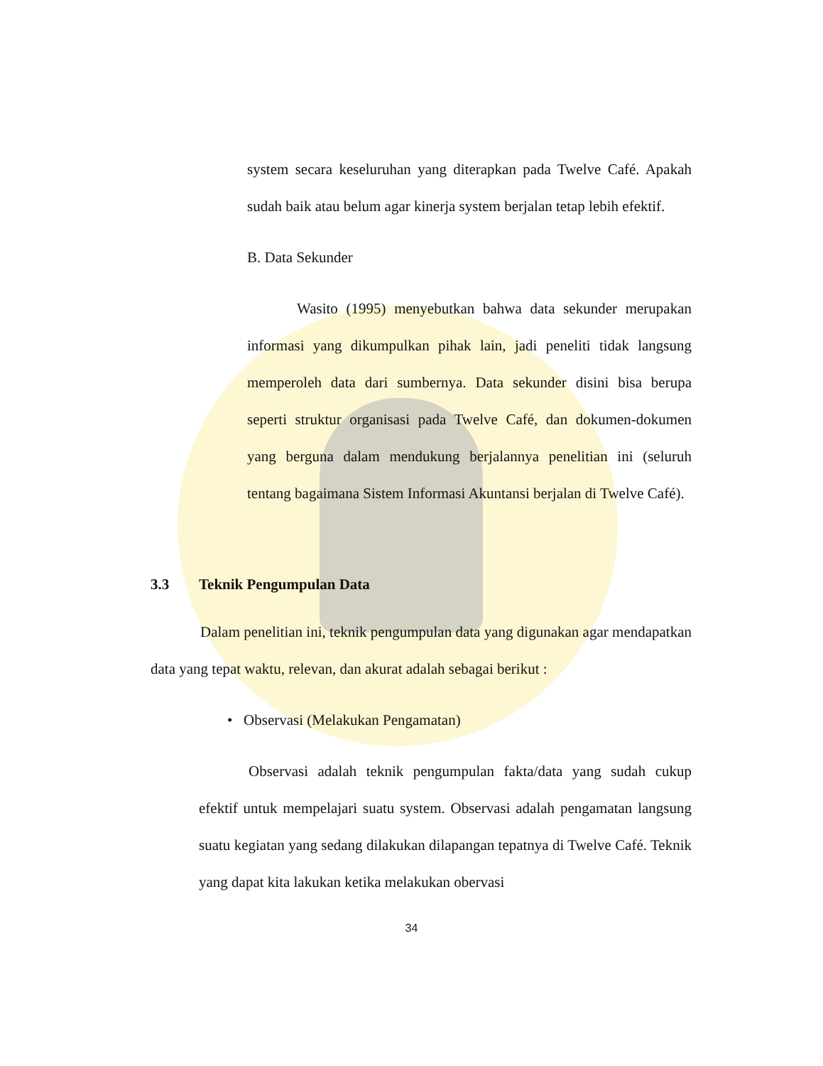system secara keseluruhan yang diterapkan pada Twelve Café. Apakah sudah baik atau belum agar kinerja system berjalan tetap lebih efektif.
B. Data Sekunder
Wasito (1995) menyebutkan bahwa data sekunder merupakan informasi yang dikumpulkan pihak lain, jadi peneliti tidak langsung memperoleh data dari sumbernya. Data sekunder disini bisa berupa seperti struktur organisasi pada Twelve Café, dan dokumen-dokumen yang berguna dalam mendukung berjalannya penelitian ini (seluruh tentang bagaimana Sistem Informasi Akuntansi berjalan di Twelve Café).
3.3 Teknik Pengumpulan Data
Dalam penelitian ini, teknik pengumpulan data yang digunakan agar mendapatkan data yang tepat waktu, relevan, dan akurat adalah sebagai berikut :
• Observasi (Melakukan Pengamatan)
Observasi adalah teknik pengumpulan fakta/data yang sudah cukup efektif untuk mempelajari suatu system. Observasi adalah pengamatan langsung suatu kegiatan yang sedang dilakukan dilapangan tepatnya di Twelve Café. Teknik yang dapat kita lakukan ketika melakukan obervasi
34